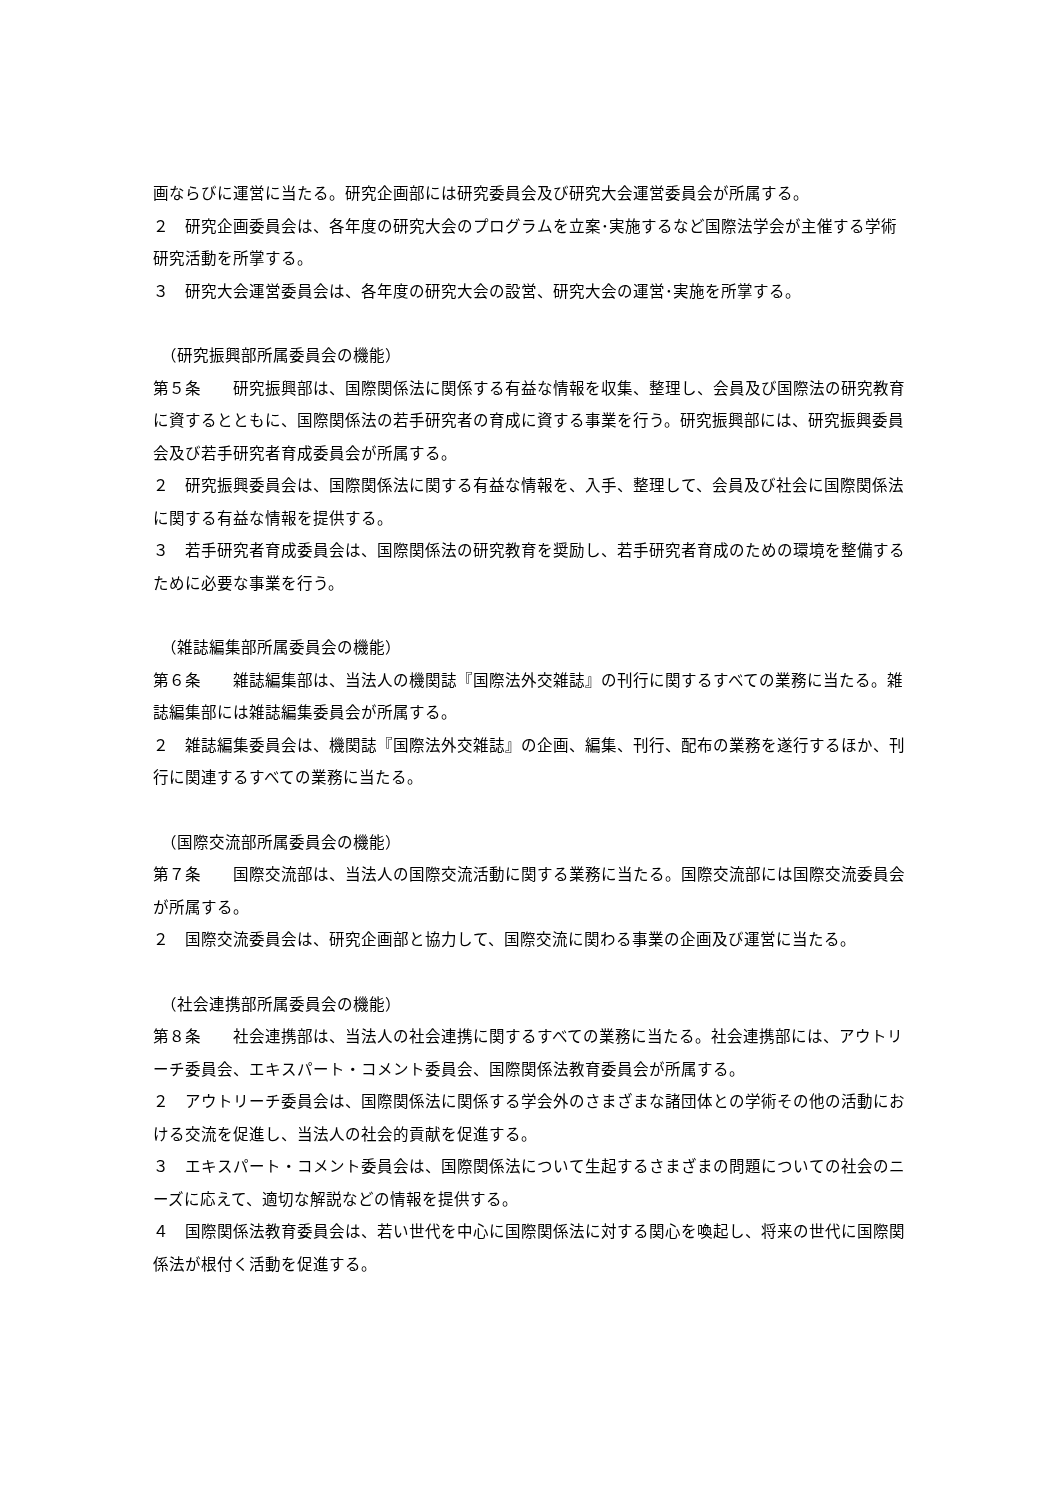画ならびに運営に当たる。研究企画部には研究委員会及び研究大会運営委員会が所属する。
２　研究企画委員会は、各年度の研究大会のプログラムを立案･実施するなど国際法学会が主催する学術研究活動を所掌する。
３　研究大会運営委員会は、各年度の研究大会の設営、研究大会の運営･実施を所掌する。
（研究振興部所属委員会の機能）
第５条　　研究振興部は、国際関係法に関係する有益な情報を収集、整理し、会員及び国際法の研究教育に資するとともに、国際関係法の若手研究者の育成に資する事業を行う。研究振興部には、研究振興委員会及び若手研究者育成委員会が所属する。
２　研究振興委員会は、国際関係法に関する有益な情報を、入手、整理して、会員及び社会に国際関係法に関する有益な情報を提供する。
３　若手研究者育成委員会は、国際関係法の研究教育を奨励し、若手研究者育成のための環境を整備するために必要な事業を行う。
（雑誌編集部所属委員会の機能）
第６条　　雑誌編集部は、当法人の機関誌『国際法外交雑誌』の刊行に関するすべての業務に当たる。雑誌編集部には雑誌編集委員会が所属する。
２　雑誌編集委員会は、機関誌『国際法外交雑誌』の企画、編集、刊行、配布の業務を遂行するほか、刊行に関連するすべての業務に当たる。
（国際交流部所属委員会の機能）
第７条　　国際交流部は、当法人の国際交流活動に関する業務に当たる。国際交流部には国際交流委員会が所属する。
２　国際交流委員会は、研究企画部と協力して、国際交流に関わる事業の企画及び運営に当たる。
（社会連携部所属委員会の機能）
第８条　　社会連携部は、当法人の社会連携に関するすべての業務に当たる。社会連携部には、アウトリーチ委員会、エキスパート・コメント委員会、国際関係法教育委員会が所属する。
２　アウトリーチ委員会は、国際関係法に関係する学会外のさまざまな諸団体との学術その他の活動における交流を促進し、当法人の社会的貢献を促進する。
３　エキスパート・コメント委員会は、国際関係法について生起するさまざまの問題についての社会のニーズに応えて、適切な解説などの情報を提供する。
４　国際関係法教育委員会は、若い世代を中心に国際関係法に対する関心を喚起し、将来の世代に国際関係法が根付く活動を促進する。